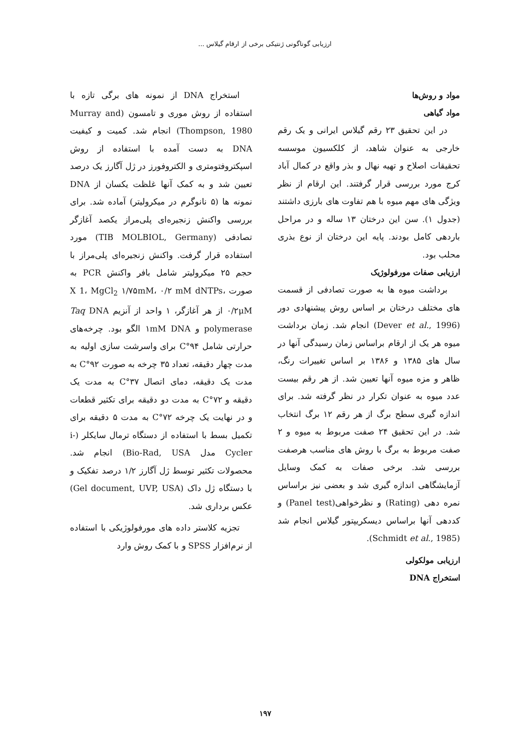ارزیابی گوناگونی ژنتیکی برخی از ارقام گیلاس ...
مواد و روش‌ها
مواد گیاهی
در این تحقیق ۲۳ رقم گیلاس ایرانی و یک رقم خارجی به عنوان شاهد، از کلکسیون موسسه تحقیقات اصلاح و تهیه نهال و بذر واقع در کمال آباد کرج مورد بررسی قرار گرفتند. این ارقام از نظر ویژگی های مهم میوه با هم تفاوت های بارزی داشتند (جدول ۱). سن این درختان ۱۳ ساله و در مراحل باردهی کامل بودند. پایه این درختان از نوع بذری محلب بود.
ارزیابی صفات مورفولوژیک
برداشت میوه ها به صورت تصادفی از قسمت های مختلف درختان بر اساس روش پیشنهادی دور (Dever et al., 1996) انجام شد. زمان برداشت میوه هر یک از ارقام براساس زمان رسیدگی آنها در سال های ۱۳۸۵ و ۱۳۸۶ بر اساس تغییرات رنگ، ظاهر و مزه میوه آنها تعیین شد. از هر رقم بیست عدد میوه به عنوان تکرار در نظر گرفته شد. برای اندازه گیری سطح برگ از هر رقم ۱۲ برگ انتخاب شد. در این تحقیق ۲۴ صفت مربوط به میوه و ۲ صفت مربوط به برگ با روش های مناسب هرصفت بررسی شد. برخی صفات به کمک وسایل آزمایشگاهی اندازه گیری شد و بعضی نیز براساس نمره دهی (Rating) و نظرخواهی(Panel test) و کددهی آنها براساس دیسکریپتور گیلاس انجام شد (Schmidt et al., 1985).
ارزیابی مولکولی
استخراج DNA
استخراج DNA از نمونه های برگی تازه با استفاده از روش موری و تامسون (Murray and Thompson, 1980) انجام شد. کمیت و کیفیت DNA به دست آمده با استفاده از روش اسپکتروفتومتری و الکتروفورز در ژل آگارز یک درصد تعیین شد و به کمک آنها غلظت یکسان از DNA نمونه ها (۵ نانوگرم در میکرولیتر) آماده شد. برای بررسی واکنش زنجیره‌ای پلی‌مراز یکصد آغازگر تصادفی (TIB MOLBIOL, Germany) مورد استفاده قرار گرفت. واکنش زنجیره‌ای پلی‌مراز با حجم ۲۵ میکرولیتر شامل بافر واکنش PCR به صورت X 1، MgCl<sub>2</sub> ۱/۷۵mM، ۰/۲ mM dNTPs، ۰/۲μM از هر آغازگر، ۱ واحد از آنزیم Taq DNA polymerase و ۱mM DNA الگو بود. چرخه‌های حرارتی شامل ۹۴°C برای واسرشت سازی اولیه به مدت چهار دقیقه، تعداد ۳۵ چرخه به صورت ۹۲°C به مدت یک دقیقه، دمای اتصال ۳۷°C به مدت یک دقیقه و ۷۲°C به مدت دو دقیقه برای تکثیر قطعات و در نهایت یک چرخه ۷۲°C به مدت ۵ دقیقه برای تکمیل بسط با استفاده از دستگاه ترمال سایکلر (i-Cycler مدل Bio-Rad, USA) انجام شد. محصولات تکثیر توسط ژل آگارز ۱/۲ درصد تفکیک و با دستگاه ژل داک (Gel document, UVP, USA) عکس برداری شد.
تجزیه کلاستر داده های مورفولوژیکی با استفاده از نرم‌افزار SPSS و با کمک روش وارد
۱۹۷